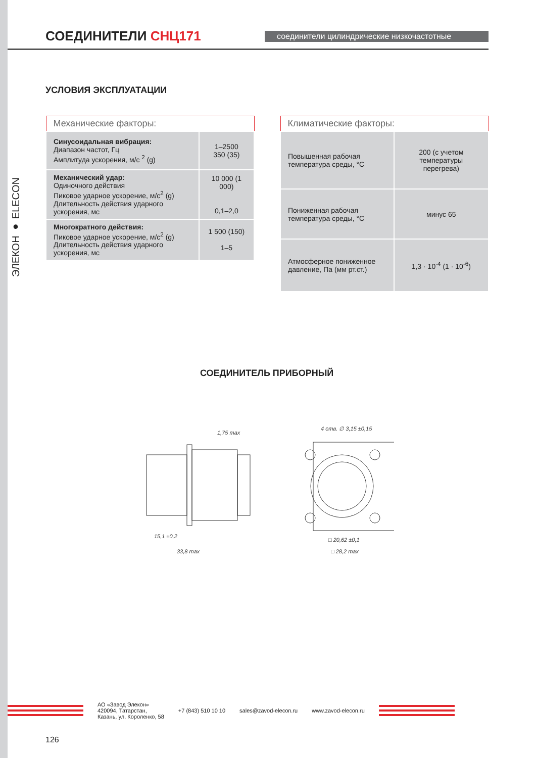СОЕДИНИТЕЛИ СНЦ171
соединители цилиндрические низкочастотные
ЭЛЕКОН ● ELECON
УСЛОВИЯ ЭКСПЛУАТАЦИИ
| Механические факторы: | |
| --- | --- |
| Синусоидальная вибрация: Диапазон частот, Гц Амплитуда ускорения, м/с <sup>2</sup> (g) | 1–2500 350 (35) |
| Механический удар: Одиночного действия Пиковое ударное ускорение, м/с<sup>2</sup> (g) Длительность действия ударного ускорения, мс | 10 000 (1 000) 0,1–2,0 |
| Многократного действия: Пиковое ударное ускорение, м/с<sup>2</sup> (g) Длительность действия ударного ускорения, мс | 1 500 (150) 1–5 |
| Климатические факторы: | |
| --- | --- |
| Повышенная рабочая температура среды, °С | 200 (с учетом температуры перегрева) |
| Пониженная рабочая температура среды, °С | минус 65 |
| Атмосферное пониженное давление, Па (мм рт.ст.) | 1,3 · 10<sup>-4</sup> (1 · 10<sup>-6</sup>) |
СОЕДИНИТЕЛЬ ПРИБОРНЫЙ
1,75 max
4 отв. ∅ 3,15 ±0,15
15,1 ±0,2
33,8 max
□ 20,62 ±0,1
□ 28,2 max
АО «Завод Элекон»
420094, Татарстан,
Казань, ул. Короленко, 58
+7 (843) 510 10 10 sales@zavod-elecon.ru www.zavod-elecon.ru
126